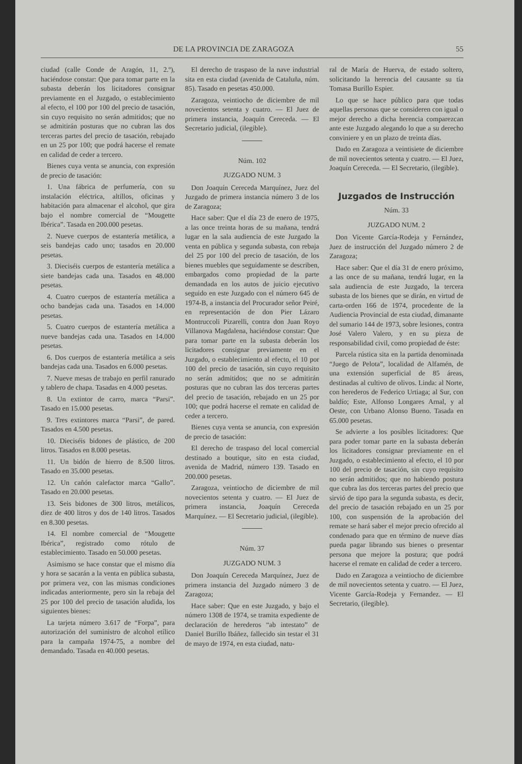DE LA PROVINCIA DE ZARAGOZA 55
ciudad (calle Conde de Aragón, 11, 2.º), haciéndose constar: Que para tomar parte en la subasta deberán los licitadores consignar previamente en el Juzgado, o establecimiento al efecto, el 100 por 100 del precio de tasación, sin cuyo requisito no serán admitidos; que no se admitirán posturas que no cubran las dos terceras partes del precio de tasación, rebajado en un 25 por 100; que podrá hacerse el remate en calidad de ceder a tercero.
Bienes cuya venta se anuncia, con expresión de precio de tasación:
1. Una fábrica de perfumería, con su instalación eléctrica, altillos, oficinas y habitación para almacenar el alcohol, que gira bajo el nombre comercial de “Mougette Ibérica”. Tasada en 200.000 pesetas.
2. Nueve cuerpos de estantería metálica, a seis bandejas cado uno; tasados en 20.000 pesetas.
3. Dieciséis cuerpos de estantería metálica a siete bandejas cada una. Tasados en 48.000 pesetas.
4. Cuatro cuerpos de estantería metálica a ocho bandejas cada una. Tasados en 14.000 pesetas.
5. Cuatro cuerpos de estantería metálica a nueve bandejas cada una. Tasados en 14.000 pesetas.
6. Dos cuerpos de estantería metálica a seis bandejas cada una. Tasados en 6.000 pesetas.
7. Nueve mesas de trabajo en perfil ranurado y tablero de chapa. Tasadas en 4.000 pesetas.
8. Un extintor de carro, marca “Parsi”. Tasado en 15.000 pesetas.
9. Tres extintores marca “Parsi”, de pared. Tasados en 4.500 pesetas.
10. Dieciséis bidones de plástico, de 200 litros. Tasados en 8.000 pesetas.
11. Un bidón de hierro de 8.500 litros. Tasado en 35.000 pesetas.
12. Un cañón calefactor marca “Gallo”. Tasado en 20.000 pesetas.
13. Seis bidones de 300 litros, metálicos, diez de 400 litros y dos de 140 litros. Tasados en 8.300 pesetas.
14. El nombre comercial de “Mougette Ibérica”, registrado como rótulo de establecimiento. Tasado en 50.000 pesetas.
Asimismo se hace constar que el mismo día y hora se sacarán a la venta en pública subasta, por primera vez, con las mismas condiciones indicadas anteriormente, pero sin la rebaja del 25 por 100 del precio de tasación aludida, los siguientes bienes:
La tarjeta número 3.617 de “Forpa”, para autorización del suministro de alcohol etílico para la campaña 1974-75, a nombre del demandado. Tasada en 40.000 pesetas.
El derecho de traspaso de la nave industrial sita en esta ciudad (avenida de Cataluña, núm. 85). Tasado en pesetas 450.000.
Zaragoza, veintiocho de diciembre de mil novecientos setenta y cuatro. — El Juez de primera instancia, Joaquín Cereceda. — El Secretario judicial, (ilegible).
Núm. 102
JUZGADO NUM. 3
Don Joaquín Cereceda Marquínez, Juez del Juzgado de primera instancia número 3 de los de Zaragoza;
Hace saber: Que el día 23 de enero de 1975, a las once treinta horas de su mañana, tendrá lugar en la sala audiencia de este Juzgado la venta en pública y segunda subasta, con rebaja del 25 por 100 del precio de tasación, de los bienes muebles que seguidamente se describen, embargados como propiedad de la parte demandada en los autos de juicio ejecutivo seguido en este Juzgado con el número 645 de 1974-B, a instancia del Procurador señor Peiré, en representación de don Pier Lázaro Montruccoli Pizarelli, contra don Juan Royo Villanova Magdalena, haciéndose constar: Que para tomar parte en la subasta deberán los licitadores consignar previamente en el Juzgado, o establecimiento al efecto, el 10 por 100 del precio de tasación, sin cuyo requisito no serán admitidos; que no se admitirán posturas que no cubran las dos terceras partes del precio de tasación, rebajado en un 25 por 100; que podrá hacerse el remate en calidad de ceder a tercero.
Bienes cuya venta se anuncia, con expresión de precio de tasación:
El derecho de traspaso del local comercial destinado a boutique, sito en esta ciudad, avenida de Madrid, número 139. Tasado en 200.000 pesetas.
Zaragoza, veintiocho de diciembre de mil novecientos setenta y cuatro. — El Juez de primera instancia, Joaquín Cereceda Marquínez. — El Secretario judicial, (ilegible).
Núm. 37
JUZGADO NUM. 3
Don Joaquín Cereceda Marquínez, Juez de primera instancia del Juzgado número 3 de Zaragoza;
Hace saber: Que en este Juzgado, y bajo el número 1308 de 1974, se tramita expediente de declaración de herederos “ab intestato” de Daniel Burillo Ibáñez, fallecido sin testar el 31 de mayo de 1974, en esta ciudad, natu-
ral de María de Huerva, de estado soltero, solicitando la herencia del causante su tía Tomasa Burillo Espier.
Lo que se hace público para que todas aquellas personas que se consideren con igual o mejor derecho a dicha herencia comparezcan ante este Juzgado alegando lo que a su derecho conviniere y en un plazo de treinta días.
Dado en Zaragoza a veintisiete de diciembre de mil novecientos setenta y cuatro. — El Juez, Joaquín Cereceda. — El Secretario, (ilegible).
Juzgados de Instrucción
Núm. 33
JUZGADO NUM. 2
Don Vicente García-Rodeja y Fernández, Juez de instrucción del Juzgado número 2 de Zaragoza;
Hace saber: Que el día 31 de enero próximo, a las once de su mañana, tendrá lugar, en la sala audiencia de este Juzgado, la tercera subasta de los bienes que se dirán, en virtud de carta-orden 166 de 1974, procedente de la Audiencia Provincial de esta ciudad, dimanante del sumario 144 de 1973, sobre lesiones, contra José Valero Valero, y en su pieza de responsabilidad civil, como propiedad de éste:
Parcela rústica sita en la partida denominada “Juego de Pelota”, localidad de Alfamén, de una extensión superficial de 85 áreas, destinadas al cultivo de olivos. Linda: al Norte, con herederos de Federico Urtiaga; al Sur, con baldío; Este, Alfonso Longares Arnal, y al Oeste, con Urbano Alonso Bueno. Tasada en 65.000 pesetas.
Se advierte a los posibles licitadores: Que para poder tomar parte en la subasta deberán los licitadores consignar previamente en el Juzgado, o establecimiento al efecto, el 10 por 100 del precio de tasación, sin cuyo requisito no serán admitidos; que no habiendo postura que cubra las dos terceras partes del precio que sirvió de tipo para la segunda subasta, es decir, del precio de tasación rebajado en un 25 por 100, con suspensión de la aprobación del remate se hará saber el mejor precio ofrecido al condenado para que en término de nueve días pueda pagar librando sus bienes o presentar persona que mejore la postura; que podrá hacerse el remate en calidad de ceder a tercero.
Dado en Zaragoza a veintiocho de diciembre de mil novecientos setenta y cuatro. — El Juez, Vicente García-Rodeja y Fernandez. — El Secretario, (ilegible).